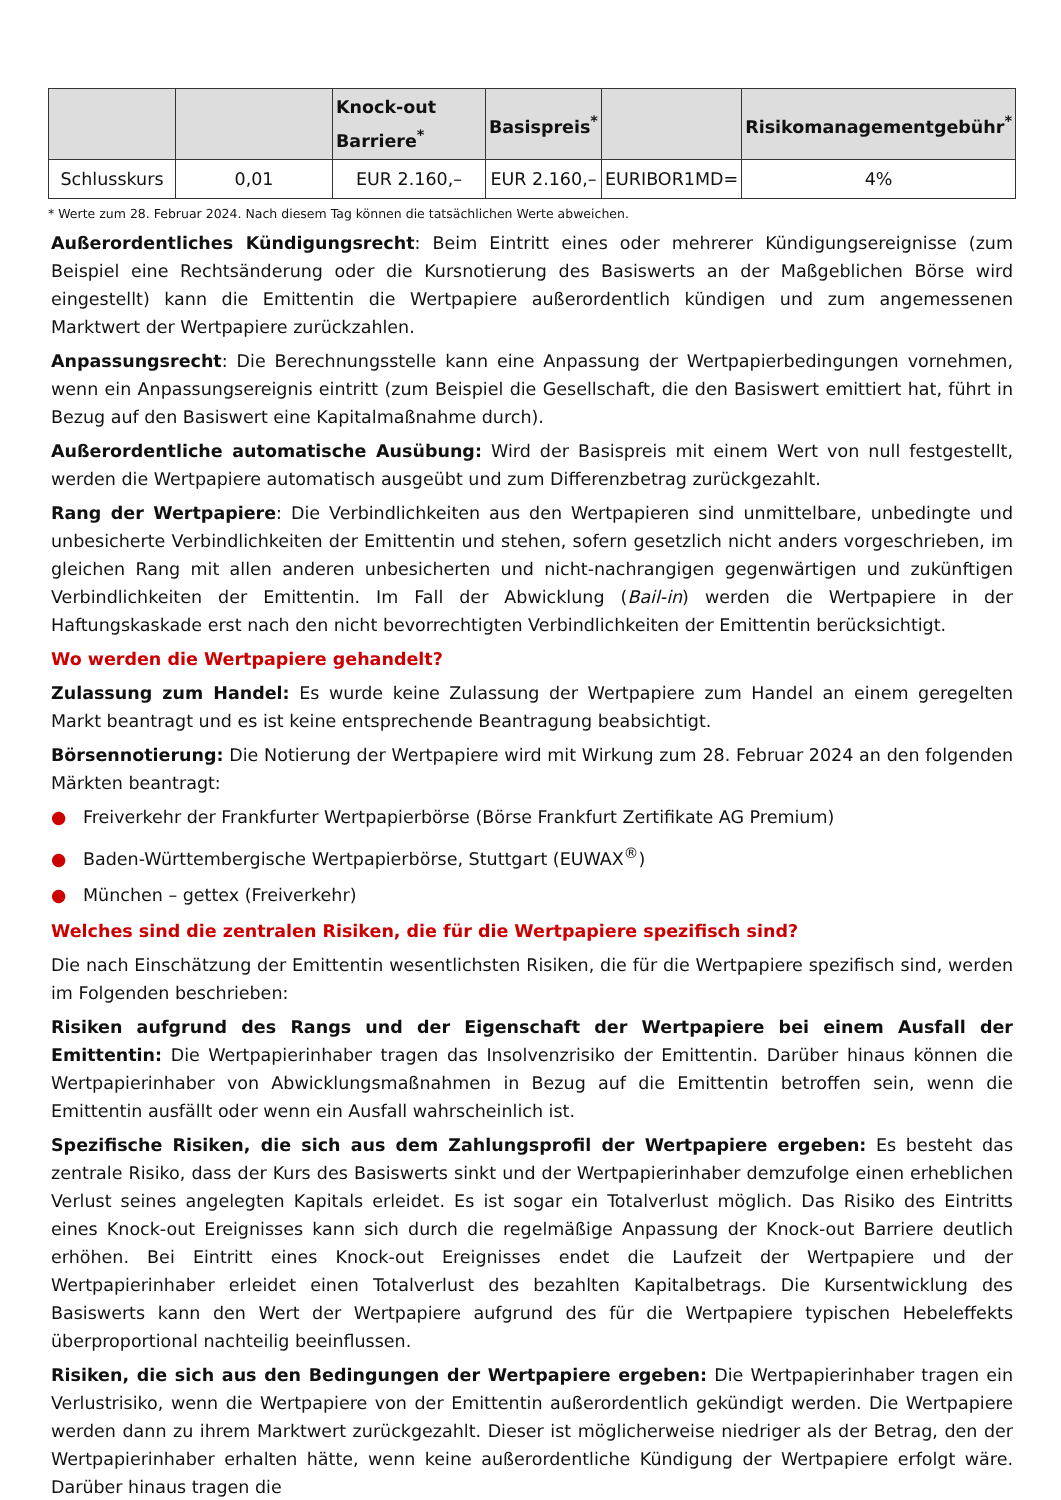| | | Knock-out Barriere<sup>*</sup> | Basispreis<sup>*</sup> | | Risikomanagementgebühr<sup>*</sup> |
| --- | --- | --- | --- | --- | --- |
| Schlusskurs | 0,01 | EUR 2.160,– | EUR 2.160,– | EURIBOR1MD= | 4% |
* Werte zum 28. Februar 2024. Nach diesem Tag können die tatsächlichen Werte abweichen.
Außerordentliches Kündigungsrecht: Beim Eintritt eines oder mehrerer Kündigungsereignisse (zum Beispiel eine Rechtsänderung oder die Kursnotierung des Basiswerts an der Maßgeblichen Börse wird eingestellt) kann die Emittentin die Wertpapiere außerordentlich kündigen und zum angemessenen Marktwert der Wertpapiere zurückzahlen.
Anpassungsrecht: Die Berechnungsstelle kann eine Anpassung der Wertpapierbedingungen vornehmen, wenn ein Anpassungsereignis eintritt (zum Beispiel die Gesellschaft, die den Basiswert emittiert hat, führt in Bezug auf den Basiswert eine Kapitalmaßnahme durch).
Außerordentliche automatische Ausübung: Wird der Basispreis mit einem Wert von null festgestellt, werden die Wertpapiere automatisch ausgeübt und zum Differenzbetrag zurückgezahlt.
Rang der Wertpapiere: Die Verbindlichkeiten aus den Wertpapieren sind unmittelbare, unbedingte und unbesicherte Verbindlichkeiten der Emittentin und stehen, sofern gesetzlich nicht anders vorgeschrieben, im gleichen Rang mit allen anderen unbesicherten und nicht-nachrangigen gegenwärtigen und zukünftigen Verbindlichkeiten der Emittentin. Im Fall der Abwicklung (Bail-in) werden die Wertpapiere in der Haftungskaskade erst nach den nicht bevorrechtigten Verbindlichkeiten der Emittentin berücksichtigt.
Wo werden die Wertpapiere gehandelt?
Zulassung zum Handel: Es wurde keine Zulassung der Wertpapiere zum Handel an einem geregelten Markt beantragt und es ist keine entsprechende Beantragung beabsichtigt.
Börsennotierung: Die Notierung der Wertpapiere wird mit Wirkung zum 28. Februar 2024 an den folgenden Märkten beantragt:
● Freiverkehr der Frankfurter Wertpapierbörse (Börse Frankfurt Zertifikate AG Premium)
● Baden-Württembergische Wertpapierbörse, Stuttgart (EUWAX<sup>®</sup>)
● München – gettex (Freiverkehr)
Welches sind die zentralen Risiken, die für die Wertpapiere spezifisch sind?
Die nach Einschätzung der Emittentin wesentlichsten Risiken, die für die Wertpapiere spezifisch sind, werden im Folgenden beschrieben:
Risiken aufgrund des Rangs und der Eigenschaft der Wertpapiere bei einem Ausfall der Emittentin: Die Wertpapierinhaber tragen das Insolvenzrisiko der Emittentin. Darüber hinaus können die Wertpapierinhaber von Abwicklungsmaßnahmen in Bezug auf die Emittentin betroffen sein, wenn die Emittentin ausfällt oder wenn ein Ausfall wahrscheinlich ist.
Spezifische Risiken, die sich aus dem Zahlungsprofil der Wertpapiere ergeben: Es besteht das zentrale Risiko, dass der Kurs des Basiswerts sinkt und der Wertpapierinhaber demzufolge einen erheblichen Verlust seines angelegten Kapitals erleidet. Es ist sogar ein Totalverlust möglich. Das Risiko des Eintritts eines Knock-out Ereignisses kann sich durch die regelmäßige Anpassung der Knock-out Barriere deutlich erhöhen. Bei Eintritt eines Knock-out Ereignisses endet die Laufzeit der Wertpapiere und der Wertpapierinhaber erleidet einen Totalverlust des bezahlten Kapitalbetrags. Die Kursentwicklung des Basiswerts kann den Wert der Wertpapiere aufgrund des für die Wertpapiere typischen Hebeleffekts überproportional nachteilig beeinflussen.
Risiken, die sich aus den Bedingungen der Wertpapiere ergeben: Die Wertpapierinhaber tragen ein Verlustrisiko, wenn die Wertpapiere von der Emittentin außerordentlich gekündigt werden. Die Wertpapiere werden dann zu ihrem Marktwert zurückgezahlt. Dieser ist möglicherweise niedriger als der Betrag, den der Wertpapierinhaber erhalten hätte, wenn keine außerordentliche Kündigung der Wertpapiere erfolgt wäre. Darüber hinaus tragen die